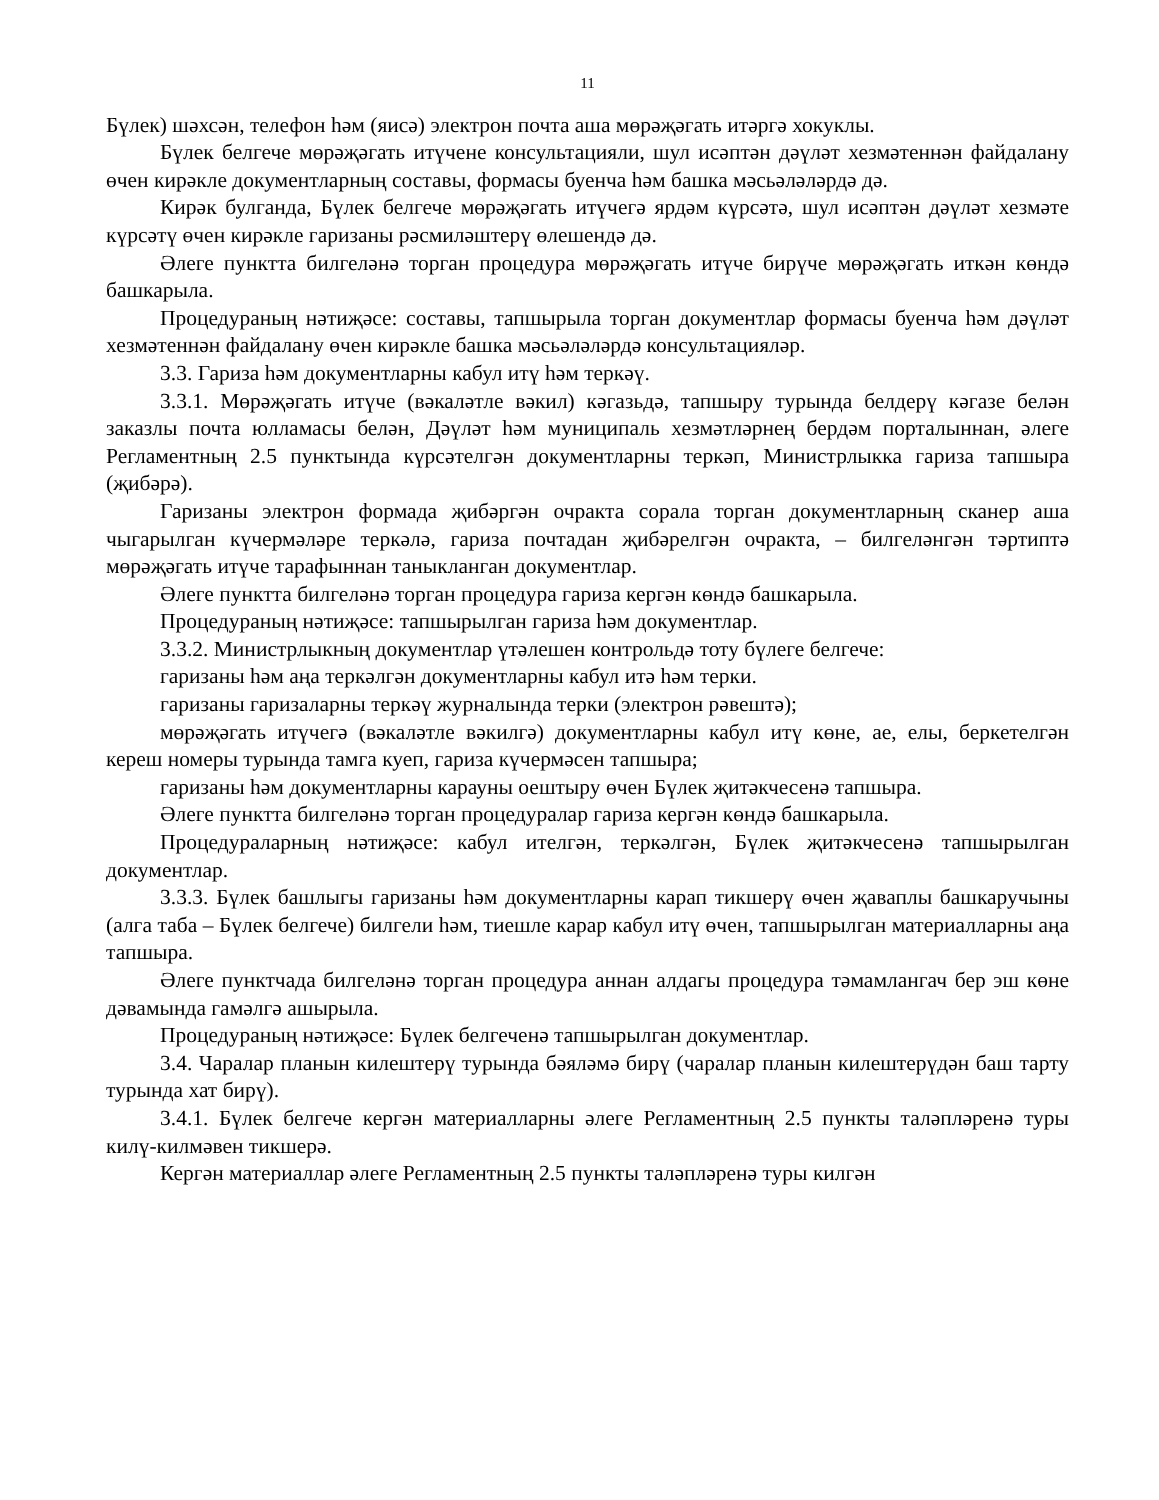11
Бүлек) шәхсән, телефон һәм (яисә) электрон почта аша мөрәҗәгать итәргә хокуклы.
Бүлек белгече мөрәҗәгать итүчене консультацияли, шул исәптән дәүләт хезмәтеннән файдалану өчен кирәкле документларның составы, формасы буенча һәм башка мәсьәләләрдә дә.
Кирәк булганда, Бүлек белгече мөрәҗәгать итүчегә ярдәм күрсәтә, шул исәптән дәүләт хезмәте күрсәтү өчен кирәкле гаризаны рәсмиләштерү өлешендә дә.
Әлеге пунктта билгеләнә торган процедура мөрәҗәгать итүче бирүче мөрәҗәгать иткән көндә башкарыла.
Процедураның нәтиҗәсе: составы, тапшырыла торган документлар формасы буенча һәм дәүләт хезмәтеннән файдалану өчен кирәкле башка мәсьәләләрдә консультацияләр.
3.3. Гариза һәм документларны кабул итү һәм теркәү.
3.3.1. Мөрәҗәгать итүче (вәкаләтле вәкил) кәгазьдә, тапшыру турында белдерү кәгазе белән заказлы почта юлламасы белән, Дәүләт һәм муниципаль хезмәтләрнең бердәм порталыннан, әлеге Регламентның 2.5 пунктында күрсәтелгән документларны теркәп, Министрлыкка гариза тапшыра (җибәрә).
Гаризаны электрон формада җибәргән очракта сорала торган документларның сканер аша чыгарылган күчермәләре теркәлә, гариза почтадан җибәрелгән очракта, – билгеләнгән тәртиптә мөрәҗәгать итүче тарафыннан таныкланган документлар.
Әлеге пунктта билгеләнә торган процедура гариза кергән көндә башкарыла.
Процедураның нәтиҗәсе: тапшырылган гариза һәм документлар.
3.3.2. Министрлыкның документлар үтәлешен контрольдә тоту бүлеге белгече:
гаризаны һәм аңа теркәлгән документларны кабул итә һәм терки.
гаризаны гаризаларны теркәү журналында терки (электрон рәвештә);
мөрәҗәгать итүчегә (вәкаләтле вәкилгә) документларны кабул итү көне, ае, елы, беркетелгән кереш номеры турында тамга куеп, гариза күчермәсен тапшыра;
гаризаны һәм документларны карауны оештыру өчен Бүлек җитәкчесенә тапшыра.
Әлеге пунктта билгеләнә торган процедуралар гариза кергән көндә башкарыла.
Процедураларның нәтиҗәсе: кабул ителгән, теркәлгән, Бүлек җитәкчесенә тапшырылган документлар.
3.3.3. Бүлек башлыгы гаризаны һәм документларны карап тикшерү өчен җаваплы башкаручыны (алга таба – Бүлек белгече) билгели һәм, тиешле карар кабул итү өчен, тапшырылган материалларны аңа тапшыра.
Әлеге пунктчада билгеләнә торган процедура аннан алдагы процедура тәмамлангач бер эш көне дәвамында гамәлгә ашырыла.
Процедураның нәтиҗәсе: Бүлек белгеченә тапшырылган документлар.
3.4. Чаралар планын килештерү турында бәяләмә бирү (чаралар планын килештерүдән баш тарту турында хат бирү).
3.4.1. Бүлек белгече кергән материалларны әлеге Регламентның 2.5 пункты таләпләренә туры килү-килмәвен тикшерә.
Кергән материаллар әлеге Регламентның 2.5 пункты таләпләренә туры килгән